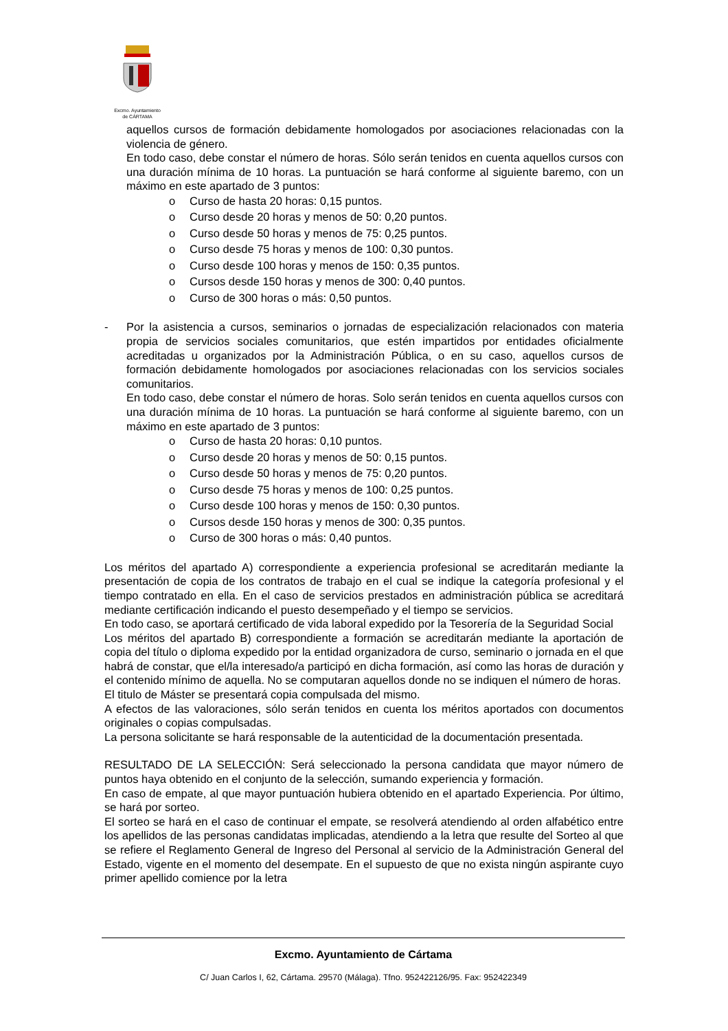Excmo. Ayuntamiento
de CÁRTAMA
aquellos cursos de formación debidamente homologados por asociaciones relacionadas con la violencia de género.
En todo caso, debe constar el número de horas. Sólo serán tenidos en cuenta aquellos cursos con una duración mínima de 10 horas. La puntuación se hará conforme al siguiente baremo, con un máximo en este apartado de 3 puntos:
o Curso de hasta 20 horas: 0,15 puntos.
o Curso desde 20 horas y menos de 50: 0,20 puntos.
o Curso desde 50 horas y menos de 75: 0,25 puntos.
o Curso desde 75 horas y menos de 100: 0,30 puntos.
o Curso desde 100 horas y menos de 150: 0,35 puntos.
o Cursos desde 150 horas y menos de 300: 0,40 puntos.
o Curso de 300 horas o más: 0,50 puntos.
- Por la asistencia a cursos, seminarios o jornadas de especialización relacionados con materia propia de servicios sociales comunitarios, que estén impartidos por entidades oficialmente acreditadas u organizados por la Administración Pública, o en su caso, aquellos cursos de formación debidamente homologados por asociaciones relacionadas con los servicios sociales comunitarios.
En todo caso, debe constar el número de horas. Solo serán tenidos en cuenta aquellos cursos con una duración mínima de 10 horas. La puntuación se hará conforme al siguiente baremo, con un máximo en este apartado de 3 puntos:
o Curso de hasta 20 horas: 0,10 puntos.
o Curso desde 20 horas y menos de 50: 0,15 puntos.
o Curso desde 50 horas y menos de 75: 0,20 puntos.
o Curso desde 75 horas y menos de 100: 0,25 puntos.
o Curso desde 100 horas y menos de 150: 0,30 puntos.
o Cursos desde 150 horas y menos de 300: 0,35 puntos.
o Curso de 300 horas o más: 0,40 puntos.
Los méritos del apartado A) correspondiente a experiencia profesional se acreditarán mediante la presentación de copia de los contratos de trabajo en el cual se indique la categoría profesional y el tiempo contratado en ella. En el caso de servicios prestados en administración pública se acreditará mediante certificación indicando el puesto desempeñado y el tiempo se servicios.
En todo caso, se aportará certificado de vida laboral expedido por la Tesorería de la Seguridad Social
Los méritos del apartado B) correspondiente a formación se acreditarán mediante la aportación de copia del título o diploma expedido por la entidad organizadora de curso, seminario o jornada en el que habrá de constar, que el/la interesado/a participó en dicha formación, así como las horas de duración y el contenido mínimo de aquella. No se computaran aquellos donde no se indiquen el número de horas.
El titulo de Máster se presentará copia compulsada del mismo.
A efectos de las valoraciones, sólo serán tenidos en cuenta los méritos aportados con documentos originales o copias compulsadas.
La persona solicitante se hará responsable de la autenticidad de la documentación presentada.
RESULTADO DE LA SELECCIÓN: Será seleccionado la persona candidata que mayor número de puntos haya obtenido en el conjunto de la selección, sumando experiencia y formación.
En caso de empate, al que mayor puntuación hubiera obtenido en el apartado Experiencia. Por último, se hará por sorteo.
El sorteo se hará en el caso de continuar el empate, se resolverá atendiendo al orden alfabético entre los apellidos de las personas candidatas implicadas, atendiendo a la letra que resulte del Sorteo al que se refiere el Reglamento General de Ingreso del Personal al servicio de la Administración General del Estado, vigente en el momento del desempate. En el supuesto de que no exista ningún aspirante cuyo primer apellido comience por la letra
Excmo. Ayuntamiento de Cártama
C/ Juan Carlos I, 62, Cártama. 29570 (Málaga). Tfno. 952422126/95. Fax: 952422349